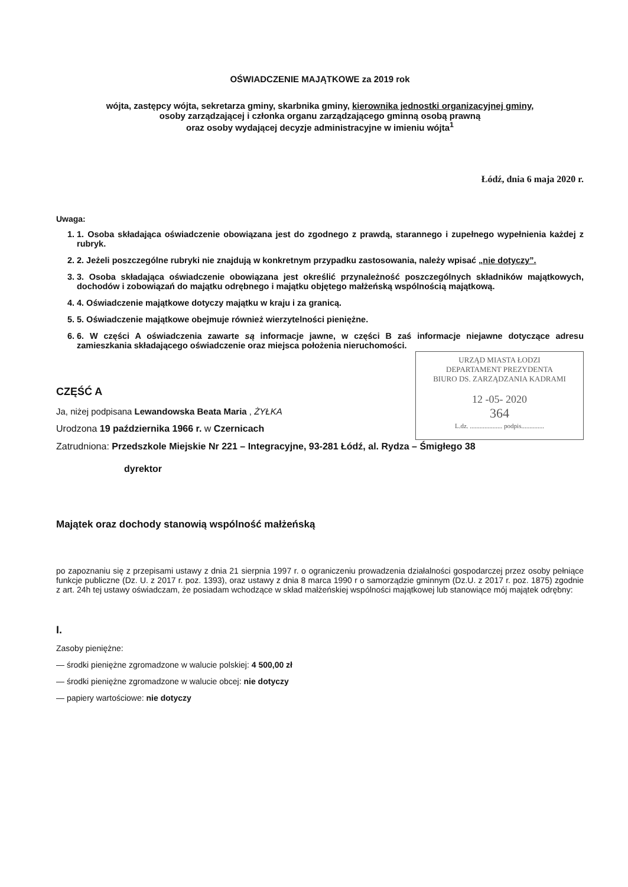OŚWIADCZENIE MAJĄTKOWE za 2019 rok
wójta, zastępcy wójta, sekretarza gminy, skarbnika gminy, kierownika jednostki organizacyjnej gminy,
osoby zarządzającej i członka organu zarządzającego gminną osobą prawną
oraz osoby wydającej decyzje administracyjne w imieniu wójta<sup>1</sup>
Łódź, dnia 6 maja 2020 r.
Uwaga:
1. 1. Osoba składająca oświadczenie obowiązana jest do zgodnego z prawdą, starannego i zupełnego wypełnienia każdej z rubryk.
2. 2. Jeżeli poszczególne rubryki nie znajdują w konkretnym przypadku zastosowania, należy wpisać „nie dotyczy”.
3. 3. Osoba składająca oświadczenie obowiązana jest określić przynależność poszczególnych składników majątkowych, dochodów i zobowiązań do majątku odrębnego i majątku objętego małżeńską wspólnością majątkową.
4. 4. Oświadczenie majątkowe dotyczy majątku w kraju i za granicą.
5. 5. Oświadczenie majątkowe obejmuje również wierzytelności pieniężne.
6. 6. W części A oświadczenia zawarte są informacje jawne, w części B zaś informacje niejawne dotyczące adresu zamieszkania składającego oświadczenie oraz miejsca położenia nieruchomości.
URZĄD MIASTA ŁODZI
DEPARTAMENT PREZYDENTA
BIURO DS. ZARZĄDZANIA KADRAMI
12 -05- 2020
364
L.dz. .................... podpis..............
CZĘŚĆ A
Ja, niżej podpisana Lewandowska Beata Maria , ŻYŁKA
Urodzona 19 października 1966 r. w Czernicach
Zatrudniona: Przedszkole Miejskie Nr 221 – Integracyjne, 93-281 Łódź, al. Rydza – Śmigłego 38
dyrektor
Majątek oraz dochody stanowią wspólność małżeńską
po zapoznaniu się z przepisami ustawy z dnia 21 sierpnia 1997 r. o ograniczeniu prowadzenia działalności gospodarczej przez osoby pełniące funkcje publiczne (Dz. U. z 2017 r. poz. 1393), oraz ustawy z dnia 8 marca 1990 r o samorządzie gminnym (Dz.U. z 2017 r. poz. 1875) zgodnie z art. 24h tej ustawy oświadczam, że posiadam wchodzące w skład małżeńskiej wspólności majątkowej lub stanowiące mój majątek odrębny:
I.
Zasoby pieniężne:
— środki pieniężne zgromadzone w walucie polskiej: 4 500,00 zł
— środki pieniężne zgromadzone w walucie obcej: nie dotyczy
— papiery wartościowe: nie dotyczy